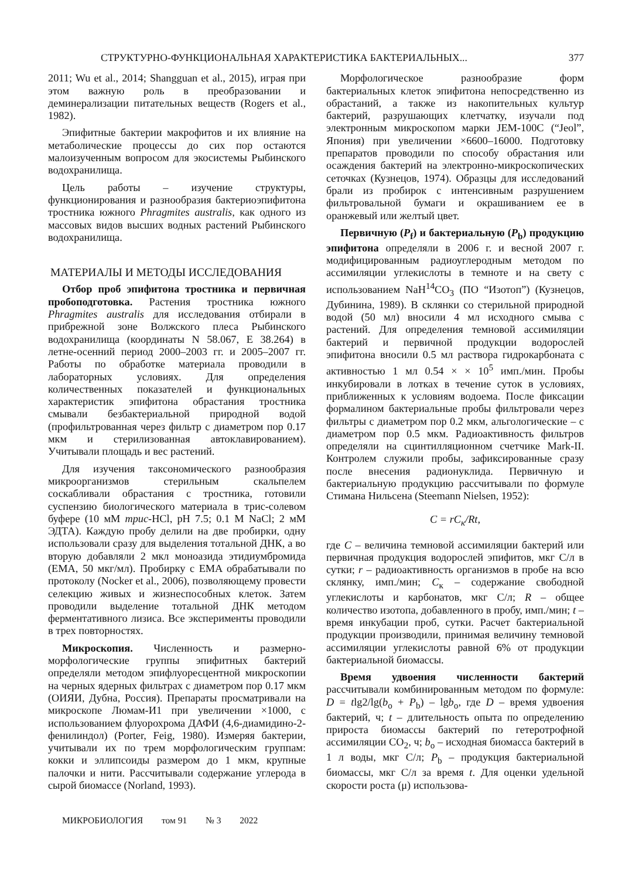СТРУКТУРНО-ФУНКЦИОНАЛЬНАЯ ХАРАКТЕРИСТИКА БАКТЕРИАЛЬНЫХ... 377
2011; Wu et al., 2014; Shangguan et al., 2015), играя при этом важную роль в преобразовании и деминерализации питательных веществ (Rogers et al., 1982).
Эпифитные бактерии макрофитов и их влияние на метаболические процессы до сих пор остаются малоизученным вопросом для экосистемы Рыбинского водохранилища.
Цель работы – изучение структуры, функционирования и разнообразия бактериоэпифитона тростника южного Phragmites australis, как одного из массовых видов высших водных растений Рыбинского водохранилища.
МАТЕРИАЛЫ И МЕТОДЫ ИССЛЕДОВАНИЯ
Отбор проб эпифитона тростника и первичная пробоподготовка. Растения тростника южного Phragmites australis для исследования отбирали в прибрежной зоне Волжского плеса Рыбинского водохранилища (координаты N 58.067, E 38.264) в летне-осенний период 2000–2003 гг. и 2005–2007 гг. Работы по обработке материала проводили в лабораторных условиях. Для определения количественных показателей и функциональных характеристик эпифитона обрастания тростника смывали безбактериальной природной водой (профильтрованная через фильтр с диаметром пор 0.17 мкм и стерилизованная автоклавированием). Учитывали площадь и вес растений.
Для изучения таксономического разнообразия микроорганизмов стерильным скальпелем соскабливали обрастания с тростника, готовили суспензию биологического материала в трис-солевом буфере (10 мМ трис-HCl, pH 7.5; 0.1 М NaCl; 2 мМ ЭДТА). Каждую пробу делили на две пробирки, одну использовали сразу для выделения тотальной ДНК, а во вторую добавляли 2 мкл моноазида этидиумбромида (EMA, 50 мкг/мл). Пробирку с EMA обрабатывали по протоколу (Nocker et al., 2006), позволяющему провести селекцию живых и жизнеспособных клеток. Затем проводили выделение тотальной ДНК методом ферментативного лизиса. Все эксперименты проводили в трех повторностях.
Микроскопия. Численность и размерно-морфологические группы эпифитных бактерий определяли методом эпифлуоресцентной микроскопии на черных ядерных фильтрах с диаметром пор 0.17 мкм (ОИЯИ, Дубна, Россия). Препараты просматривали на микроскопе Люмам-И1 при увеличении ×1000, с использованием флуорохрома ДАФИ (4,6-диамидино-2-фенилиндол) (Porter, Feig, 1980). Измеряя бактерии, учитывали их по трем морфологическим группам: кокки и эллипсоиды размером до 1 мкм, крупные палочки и нити. Рассчитывали содержание углерода в сырой биомассе (Norland, 1993).
Морфологическое разнообразие форм бактериальных клеток эпифитона непосредственно из обрастаний, а также из накопительных культур бактерий, разрушающих клетчатку, изучали под электронным микроскопом марки JEM-100C (“Jeol”, Япония) при увеличении ×6600–16000. Подготовку препаратов проводили по способу обрастания или осаждения бактерий на электронно-микроскопических сеточках (Кузнецов, 1974). Образцы для исследований брали из пробирок с интенсивным разрушением фильтровальной бумаги и окрашиванием ее в оранжевый или желтый цвет.
Первичную (P<sub>f</sub>) и бактериальную (P<sub>b</sub>) продукцию эпифитона определяли в 2006 г. и весной 2007 г. модифицированным радиоуглеродным методом по ассимиляции углекислоты в темноте и на свету с использованием NaH<sup>14</sup>CO<sub>3</sub> (ПО “Изотоп”) (Кузнецов, Дубинина, 1989). В склянки со стерильной природной водой (50 мл) вносили 4 мл исходного смыва с растений. Для определения темновой ассимиляции бактерий и первичной продукции водорослей эпифитона вносили 0.5 мл раствора гидрокарбоната с активностью 1 мл 0.54 × × 10<sup>5</sup> имп./мин. Пробы инкубировали в лотках в течение суток в условиях, приближенных к условиям водоема. После фиксации формалином бактериальные пробы фильтровали через фильтры с диаметром пор 0.2 мкм, альгологические – с диаметром пор 0.5 мкм. Радиоактивность фильтров определяли на сцинтилляционном счетчике Mark-II. Контролем служили пробы, зафиксированные сразу после внесения радионуклида. Первичную и бактериальную продукцию рассчитывали по формуле Стимана Нильсена (Steemann Nielsen, 1952):
C = rC<sub>к</sub>/Rt,
где C – величина темновой ассимиляции бактерий или первичная продукция водорослей эпифитов, мкг С/л в сутки; r – радиоактивность организмов в пробе на всю склянку, имп./мин; C<sub>к</sub> – содержание свободной углекислоты и карбонатов, мкг С/л; R – общее количество изотопа, добавленного в пробу, имп./мин; t – время инкубации проб, сутки. Расчет бактериальной продукции производили, принимая величину темновой ассимиляции углекислоты равной 6% от продукции бактериальной биомассы.
Время удвоения численности бактерий рассчитывали комбинированным методом по формуле: D = tlg2/lg(b<sub>o</sub> + P<sub>b</sub>) – lgb<sub>o</sub>, где D – время удвоения бактерий, ч; t – длительность опыта по определению прироста биомассы бактерий по гетеротрофной ассимиляции CO<sub>2</sub>, ч; b<sub>o</sub> – исходная биомасса бактерий в 1 л воды, мкг С/л; P<sub>b</sub> – продукция бактериальной биомассы, мкг С/л за время t. Для оценки удельной скорости роста (μ) использова-
МИКРОБИОЛОГИЯ том 91 № 3 2022